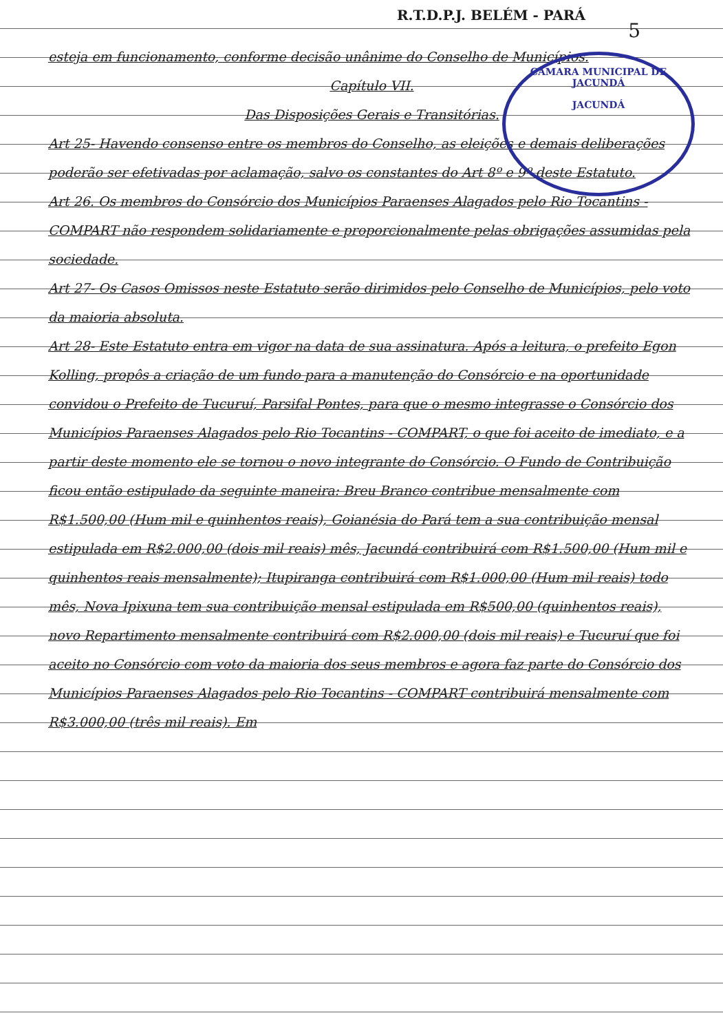R.T.D.P.J. BELÉM - PARÁ
5
CÂMARA MUNICIPAL DE JACUNDÁ
JACUNDÁ
esteja em funcionamento, conforme decisão unânime do Conselho de Municípios.
Capítulo VII.
Das Disposições Gerais e Transitórias.
Art 25- Havendo consenso entre os membros do Conselho, as eleições e demais deliberações poderão ser efetivadas por aclamação, salvo os constantes do Art 8º e 9º deste Estatuto.
Art 26. Os membros do Consórcio dos Municípios Paraenses Alagados pelo Rio Tocantins - COMPART não respondem solidariamente e proporcionalmente pelas obrigações assumidas pela sociedade.
Art 27- Os Casos Omissos neste Estatuto serão dirimidos pelo Conselho de Municípios, pelo voto da maioria absoluta.
Art 28- Este Estatuto entra em vigor na data de sua assinatura. Após a leitura, o prefeito Egon Kolling, propôs a criação de um fundo para a manutenção do Consórcio e na oportunidade convidou o Prefeito de Tucuruí, Parsifal Pontes, para que o mesmo integrasse o Consórcio dos Municípios Paraenses Alagados pelo Rio Tocantins - COMPART, o que foi aceito de imediato, e a partir deste momento ele se tornou o novo integrante do Consórcio. O Fundo de Contribuição ficou então estipulado da seguinte maneira: Breu Branco contribue mensalmente com R$1.500,00 (Hum mil e quinhentos reais), Goianésia do Pará tem a sua contribuição mensal estipulada em R$2.000,00 (dois mil reais) mês, Jacundá contribuirá com R$1.500,00 (Hum mil e quinhentos reais mensalmente); Itupiranga contribuirá com R$1.000,00 (Hum mil reais) todo mês, Nova Ipixuna tem sua contribuição mensal estipulada em R$500,00 (quinhentos reais), novo Repartimento mensalmente contribuirá com R$2.000,00 (dois mil reais) e Tucuruí que foi aceito no Consórcio com voto da maioria dos seus membros e agora faz parte do Consórcio dos Municípios Paraenses Alagados pelo Rio Tocantins - COMPART contribuirá mensalmente com R$3.000,00 (três mil reais). Em